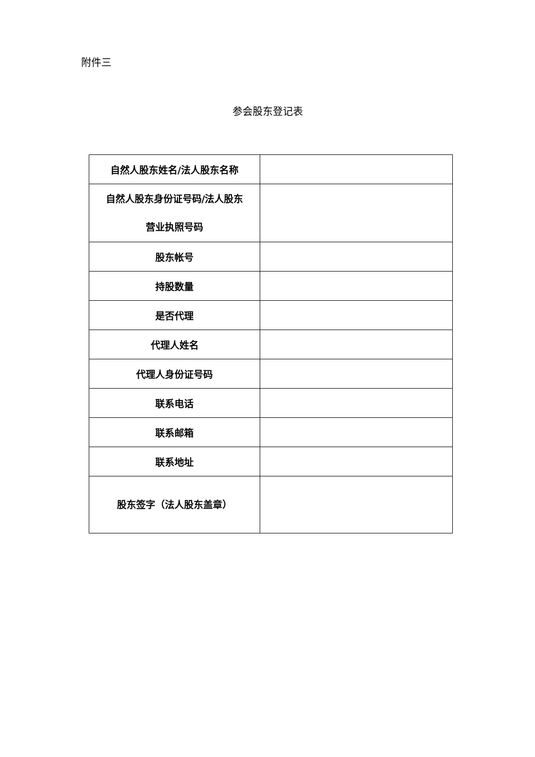附件三
参会股东登记表
| 自然人股东姓名/法人股东名称 | |
| 自然人股东身份证号码/法人股东 营业执照号码 | |
| 股东帐号 | |
| 持股数量 | |
| 是否代理 | |
| 代理人姓名 | |
| 代理人身份证号码 | |
| 联系电话 | |
| 联系邮箱 | |
| 联系地址 | |
| 股东签字（法人股东盖章） | |